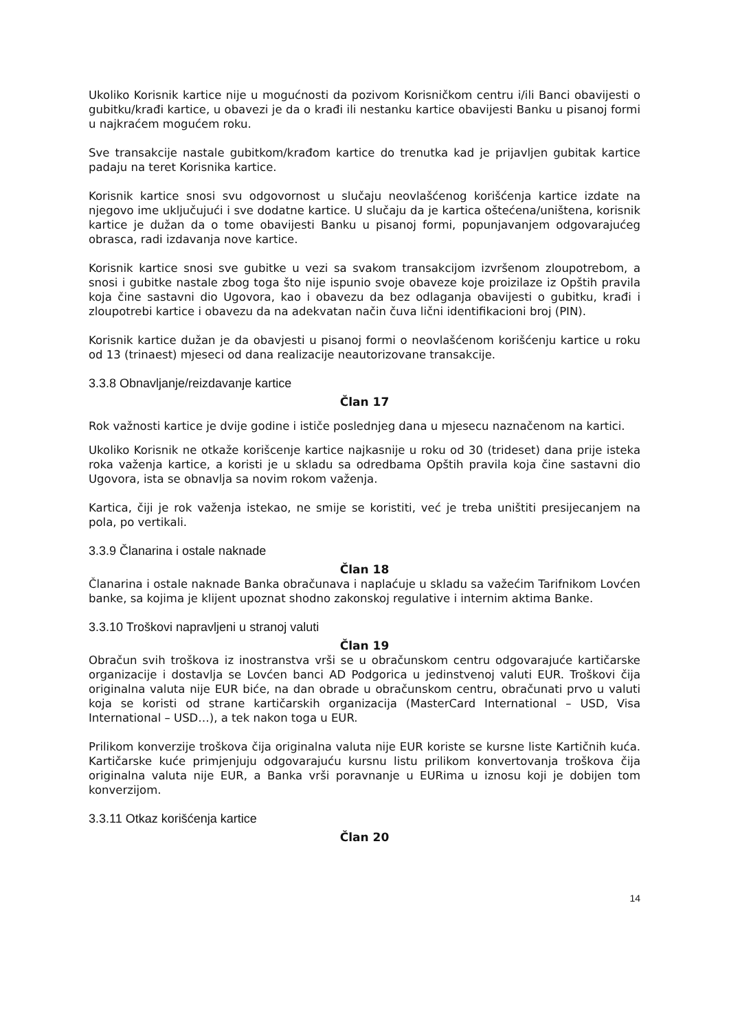Ukoliko Korisnik kartice nije u mogućnosti da pozivom Korisničkom centru i/ili Banci obavijesti o gubitku/krađi kartice, u obavezi je da o krađi ili nestanku kartice obavijesti Banku u pisanoj formi u najkraćem mogućem roku.
Sve transakcije nastale gubitkom/krađom kartice do trenutka kad je prijavljen gubitak kartice padaju na teret Korisnika kartice.
Korisnik kartice snosi svu odgovornost u slučaju neovlašćenog korišćenja kartice izdate na njegovo ime uključujući i sve dodatne kartice. U slučaju da je kartica oštećena/uništena, korisnik kartice je dužan da o tome obavijesti Banku u pisanoj formi, popunjavanjem odgovarajućeg obrasca, radi izdavanja nove kartice.
Korisnik kartice snosi sve gubitke u vezi sa svakom transakcijom izvršenom zloupotrebom, a snosi i gubitke nastale zbog toga što nije ispunio svoje obaveze koje proizilaze iz Opštih pravila koja čine sastavni dio Ugovora, kao i obavezu da bez odlaganja obavijesti o gubitku, krađi i zloupotrebi kartice i obavezu da na adekvatan način čuva lični identifikacioni broj (PIN).
Korisnik kartice dužan je da obavjesti u pisanoj formi o neovlašćenom korišćenju kartice u roku od 13 (trinaest) mjeseci od dana realizacije neautorizovane transakcije.
3.3.8 Obnavljanje/reizdavanje kartice
Član 17
Rok važnosti kartice je dvije godine i ističe poslednjeg dana u mjesecu naznačenom na kartici.
Ukoliko Korisnik ne otkaže korišcenje kartice najkasnije u roku od 30 (trideset) dana prije isteka roka važenja kartice, a koristi je u skladu sa odredbama Opštih pravila koja čine sastavni dio Ugovora, ista se obnavlja sa novim rokom važenja.
Kartica, čiji je rok važenja istekao, ne smije se koristiti, već je treba uništiti presijecanjem na pola, po vertikali.
3.3.9 Članarina i ostale naknade
Član 18
Članarina i ostale naknade Banka obračunava i naplaćuje u skladu sa važećim Tarifnikom Lovćen banke, sa kojima je klijent upoznat shodno zakonskoj regulative i internim aktima Banke.
3.3.10 Troškovi napravljeni u stranoj valuti
Član 19
Obračun svih troškova iz inostranstva vrši se u obračunskom centru odgovarajuće kartičarske organizacije i dostavlja se Lovćen banci AD Podgorica u jedinstvenoj valuti EUR. Troškovi čija originalna valuta nije EUR biće, na dan obrade u obračunskom centru, obračunati prvo u valuti koja se koristi od strane kartičarskih organizacija (MasterCard International – USD, Visa International – USD…), a tek nakon toga u EUR.
Prilikom konverzije troškova čija originalna valuta nije EUR koriste se kursne liste Kartičnih kuća. Kartičarske kuće primjenjuju odgovarajuću kursnu listu prilikom konvertovanja troškova čija originalna valuta nije EUR, a Banka vrši poravnanje u EURima u iznosu koji je dobijen tom konverzijom.
3.3.11 Otkaz korišćenja kartice
Član 20
14